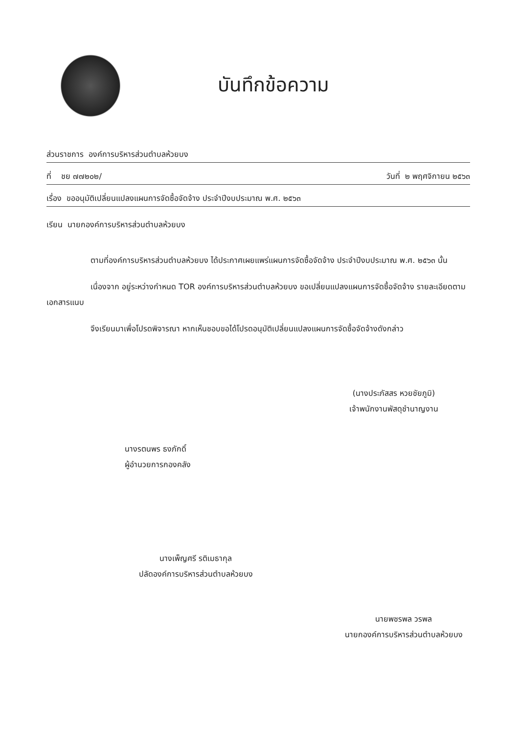บันทึกข้อความ
ส่วนราชการ องค์การบริหารส่วนตำบลห้วยบง
ที่ ชย ๗๗๒๐๒/ วันที่ ๒ พฤศจิกายน ๒๕๖๓
เรื่อง ขออนุมัติเปลี่ยนแปลงแผนการจัดซื้อจัดจ้าง ประจำปีงบประมาณ พ.ศ. ๒๕๖๓
เรียน นายกองค์การบริหารส่วนตำบลห้วยบง
ตามที่องค์การบริหารส่วนตำบลห้วยบง ได้ประกาศเผยแพร่แผนการจัดซื้อจัดจ้าง ประจำปีงบประมาณ พ.ศ. ๒๕๖๓ นั้น
เนื่องจาก อยู่ระหว่างกำหนด TOR องค์การบริหารส่วนตำบลห้วยบง ขอเปลี่ยนแปลงแผนการจัดซื้อจัดจ้าง รายละเอียดตามเอกสารแนบ
จึงเรียนมาเพื่อโปรดพิจารณา หากเห็นชอบขอได้โปรดอนุมัติเปลี่ยนแปลงแผนการจัดซื้อจัดจ้างดังกล่าว
(นางประภัสสร หวยชัยภูมิ)
เจ้าพนักงานพัสดุชำนาญงาน
นางรตนพร ธงภักดิ์
ผู้อำนวยการกองคลัง
นางเพ็ญศรี รติเมธากุล
ปลัดองค์การบริหารส่วนตำบลห้วยบง
นายพชรพล วรพล
นายกองค์การบริหารส่วนตำบลห้วยบง